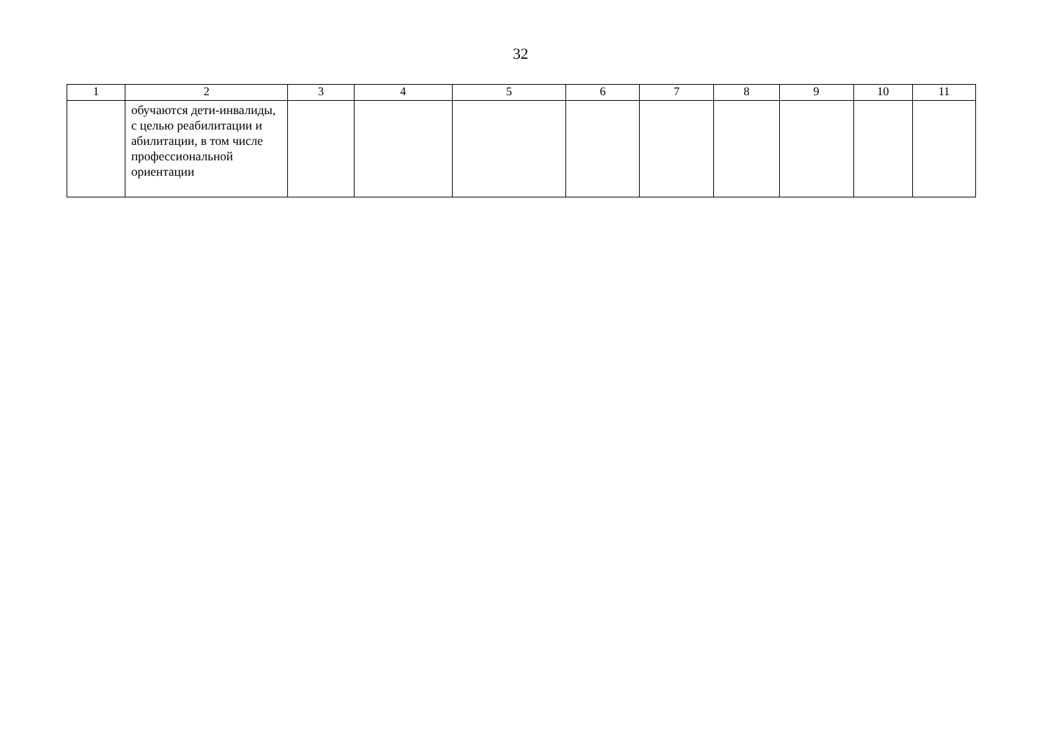32
| 1 | 2 | 3 | 4 | 5 | 6 | 7 | 8 | 9 | 10 | 11 |
| | обучаются дети-инвалиды, с целью реабилитации и абилитации, в том числе профессиональной ориентации | | | | | | | | | |